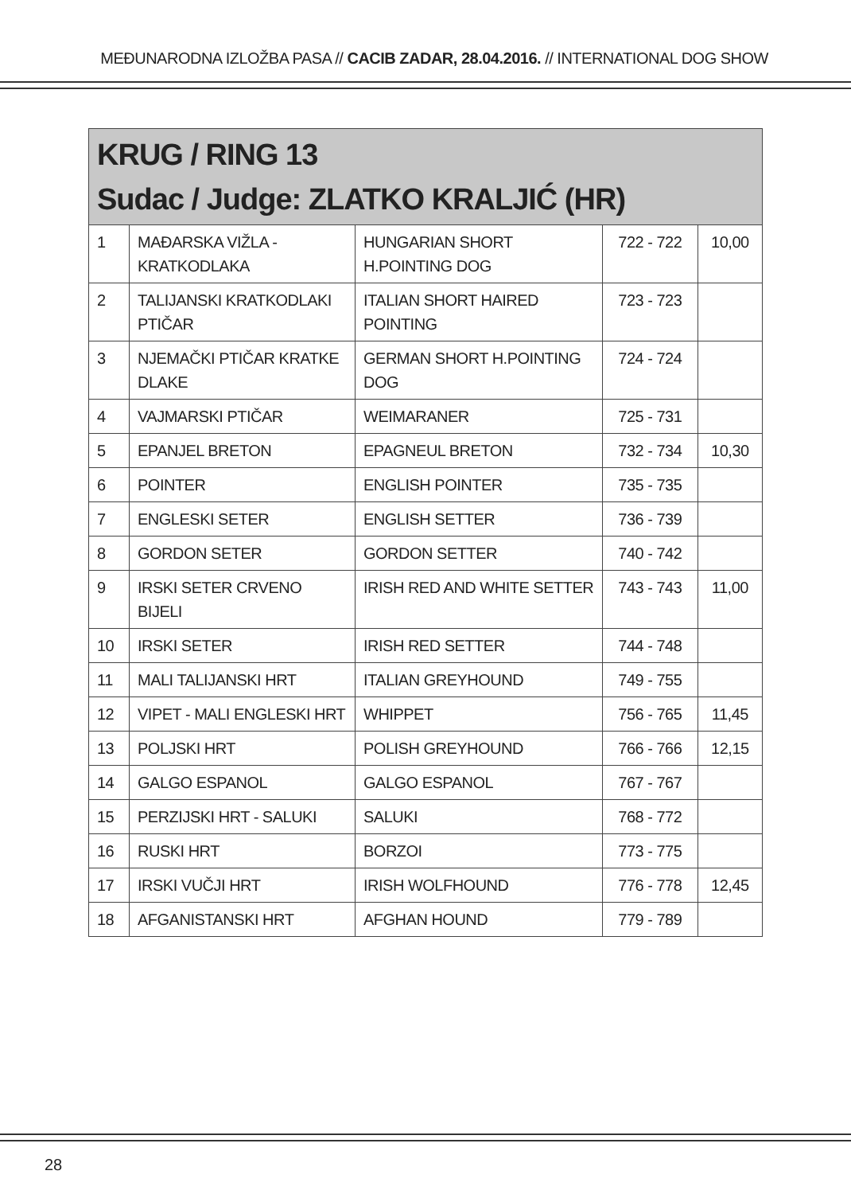MEĐUNARODNA IZLOŽBA PASA // CACIB ZADAR, 28.04.2016. // INTERNATIONAL DOG SHOW
| KRUG / RING 13 Sudac / Judge: ZLATKO KRALJIĆ (HR) | | | | |
| --- | --- | --- | --- | --- |
| 1 | MAĐARSKA VIŽLA - KRATKODLAKA | HUNGARIAN SHORT H.POINTING DOG | 722 - 722 | 10,00 |
| 2 | TALIJANSKI KRATKODLAKI PTIČAR | ITALIAN SHORT HAIRED POINTING | 723 - 723 | |
| 3 | NJEMAČKI PTIČAR KRATKE DLAKE | GERMAN SHORT H.POINTING DOG | 724 - 724 | |
| 4 | VAJMARSKI PTIČAR | WEIMARANER | 725 - 731 | |
| 5 | EPANJEL BRETON | EPAGNEUL BRETON | 732 - 734 | 10,30 |
| 6 | POINTER | ENGLISH POINTER | 735 - 735 | |
| 7 | ENGLESKI SETER | ENGLISH SETTER | 736 - 739 | |
| 8 | GORDON SETER | GORDON SETTER | 740 - 742 | |
| 9 | IRSKI SETER CRVENO BIJELI | IRISH RED AND WHITE SETTER | 743 - 743 | 11,00 |
| 10 | IRSKI SETER | IRISH RED SETTER | 744 - 748 | |
| 11 | MALI TALIJANSKI HRT | ITALIAN GREYHOUND | 749 - 755 | |
| 12 | VIPET - MALI ENGLESKI HRT | WHIPPET | 756 - 765 | 11,45 |
| 13 | POLJSKI HRT | POLISH GREYHOUND | 766 - 766 | 12,15 |
| 14 | GALGO ESPANOL | GALGO ESPANOL | 767 - 767 | |
| 15 | PERZIJSKI HRT - SALUKI | SALUKI | 768 - 772 | |
| 16 | RUSKI HRT | BORZOI | 773 - 775 | |
| 17 | IRSKI VUČJI HRT | IRISH WOLFHOUND | 776 - 778 | 12,45 |
| 18 | AFGANISTANSKI HRT | AFGHAN HOUND | 779 - 789 | |
28